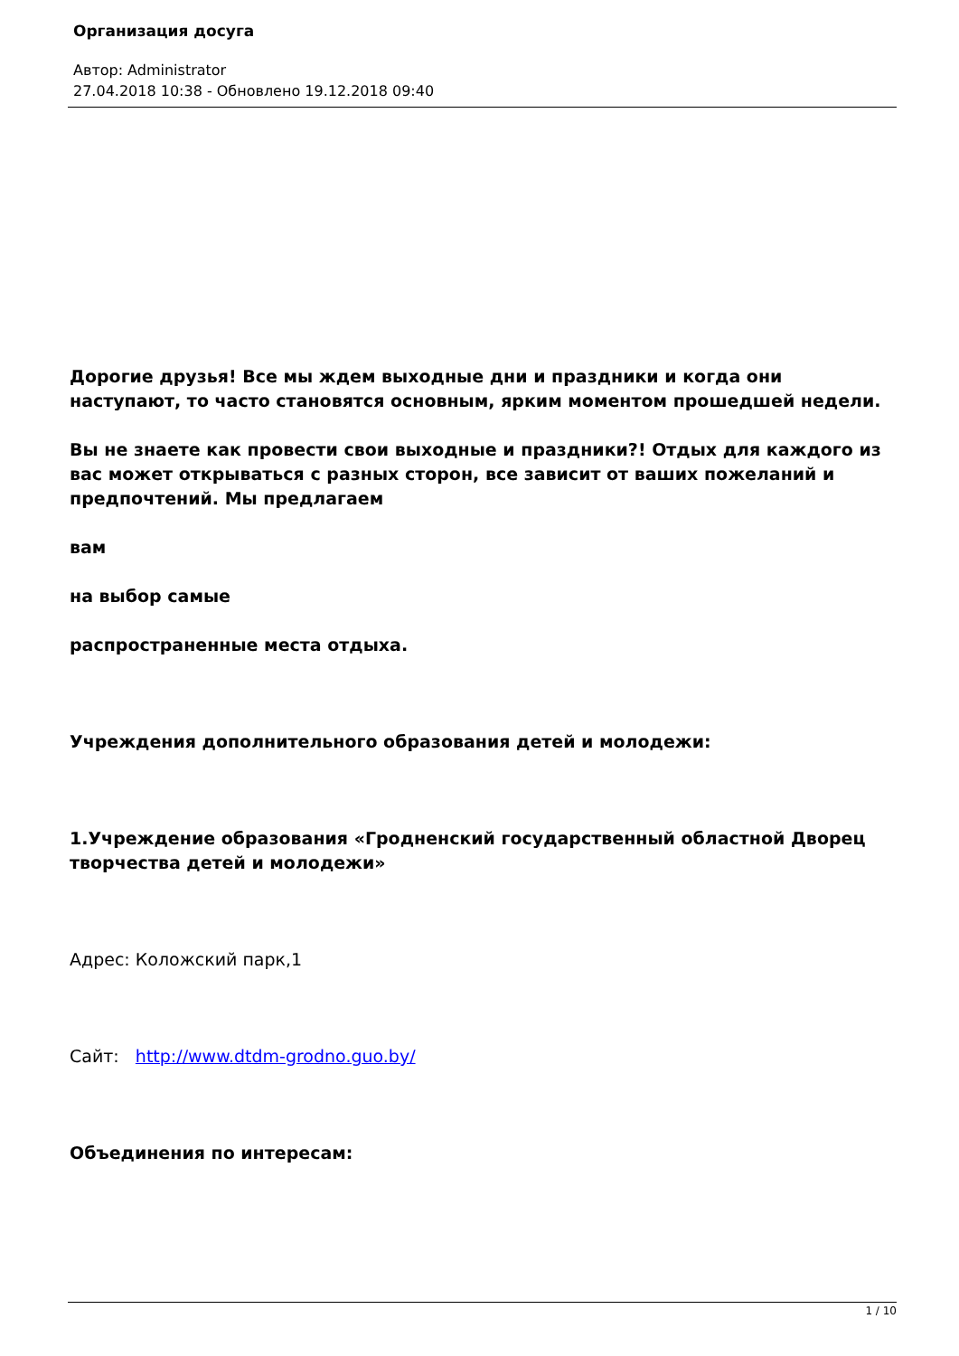Организация досуга
Автор: Administrator
27.04.2018 10:38 - Обновлено 19.12.2018 09:40
Дорогие друзья! Все мы ждем выходные дни и праздники и когда они наступают, то часто становятся основным, ярким моментом прошедшей недели.
Вы не знаете как провести свои выходные и праздники?! Отдых для каждого из вас может открываться с разных сторон, все зависит от ваших пожеланий и предпочтений. Мы предлагаем
вам
на выбор самые
распространенные места отдыха.
Учреждения дополнительного образования детей и молодежи:
1.Учреждение образования «Гродненский государственный областной Дворец творчества детей и молодежи»
Адрес: Коложский парк,1
Сайт: http://www.dtdm-grodno.guo.by/
Объединения по интересам:
1 / 10